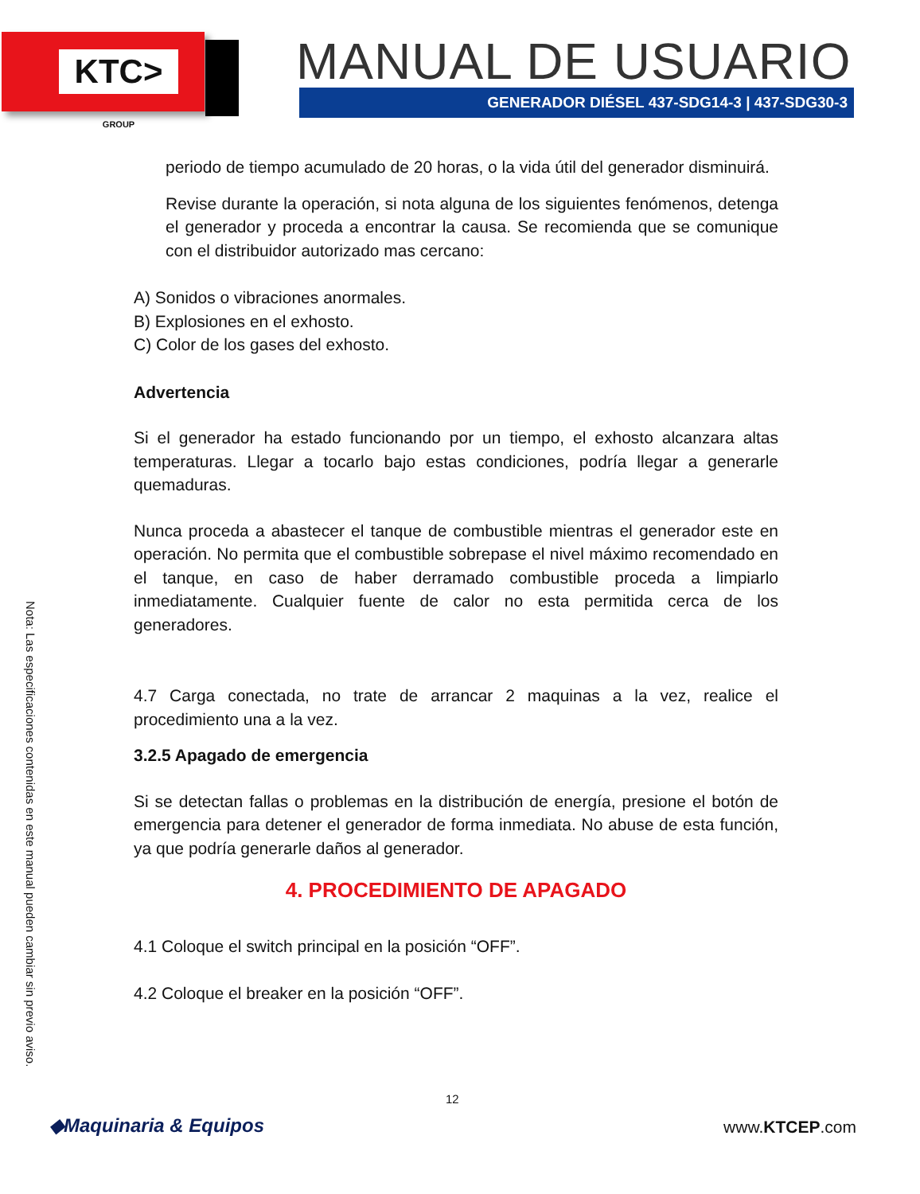KTC> GROUP MANUAL DE USUARIO
GENERADOR DIÉSEL 437-SDG14-3 | 437-SDG30-3
periodo de tiempo acumulado de 20 horas, o la vida útil del generador disminuirá.
Revise durante la operación, si nota alguna de los siguientes fenómenos, detenga el generador y proceda a encontrar la causa. Se recomienda que se comunique con el distribuidor autorizado mas cercano:
A) Sonidos o vibraciones anormales.
B) Explosiones en el exhosto.
C) Color de los gases del exhosto.
Advertencia
Si el generador ha estado funcionando por un tiempo, el exhosto alcanzara altas temperaturas. Llegar a tocarlo bajo estas condiciones, podría llegar a generarle quemaduras.
Nunca proceda a abastecer el tanque de combustible mientras el generador este en operación. No permita que el combustible sobrepase el nivel máximo recomendado en el tanque, en caso de haber derramado combustible proceda a limpiarlo inmediatamente. Cualquier fuente de calor no esta permitida cerca de los generadores.
4.7 Carga conectada, no trate de arrancar 2 maquinas a la vez, realice el procedimiento una a la vez.
3.2.5 Apagado de emergencia
Si se detectan fallas o problemas en la distribución de energía, presione el botón de emergencia para detener el generador de forma inmediata. No abuse de esta función, ya que podría generarle daños al generador.
4. PROCEDIMIENTO DE APAGADO
4.1 Coloque el switch principal en la posición “OFF”.
4.2 Coloque el breaker en la posición “OFF”.
Nota: Las especificaciones contenidas en este manual pueden cambiar sin previo aviso.
12
◆Maquinaria & Equipos www.KTCEP.com